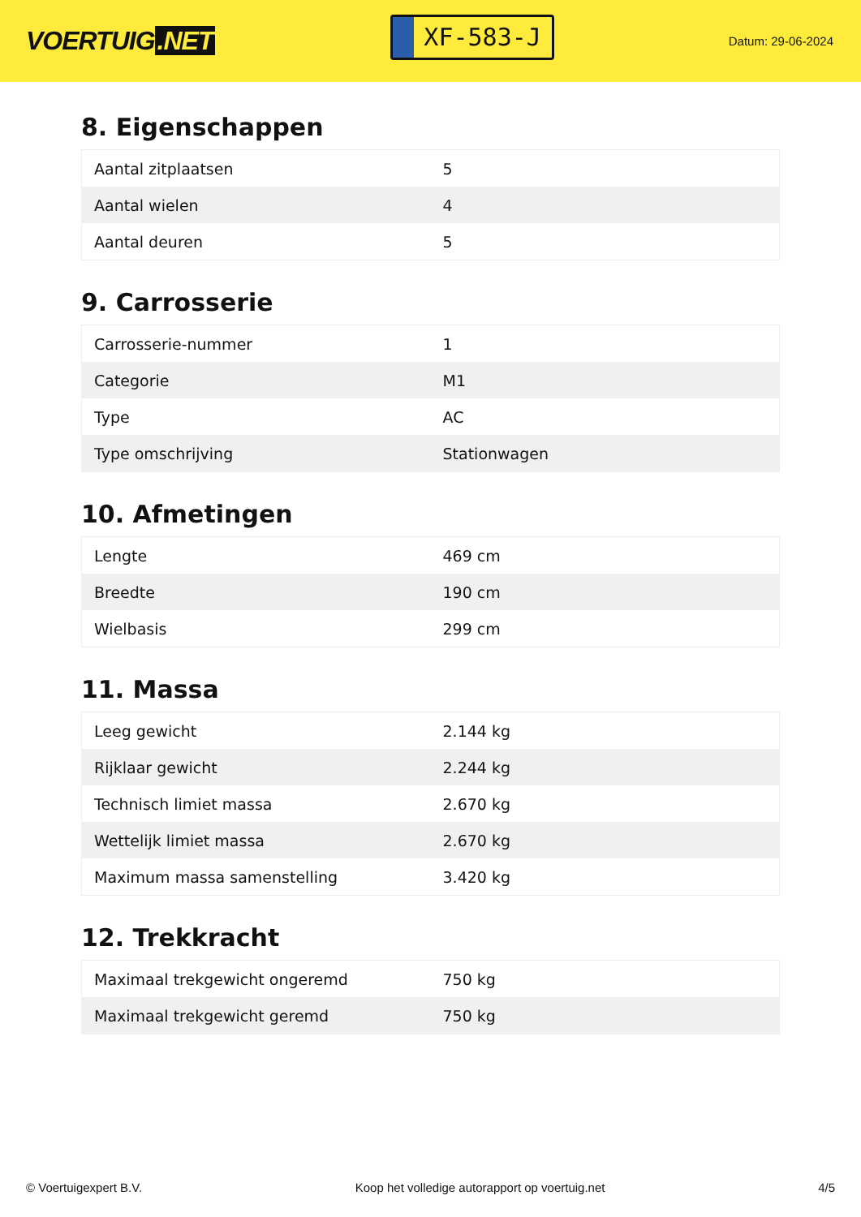VOERTUIG.NET
XF-583-J
Datum: 29-06-2024
8. Eigenschappen
| Aantal zitplaatsen | 5 |
| Aantal wielen | 4 |
| Aantal deuren | 5 |
9. Carrosserie
| Carrosserie-nummer | 1 |
| Categorie | M1 |
| Type | AC |
| Type omschrijving | Stationwagen |
10. Afmetingen
| Lengte | 469 cm |
| Breedte | 190 cm |
| Wielbasis | 299 cm |
11. Massa
| Leeg gewicht | 2.144 kg |
| Rijklaar gewicht | 2.244 kg |
| Technisch limiet massa | 2.670 kg |
| Wettelijk limiet massa | 2.670 kg |
| Maximum massa samenstelling | 3.420 kg |
12. Trekkracht
| Maximaal trekgewicht ongeremd | 750 kg |
| Maximaal trekgewicht geremd | 750 kg |
© Voertuigexpert B.V. Koop het volledige autorapport op voertuig.net 4/5